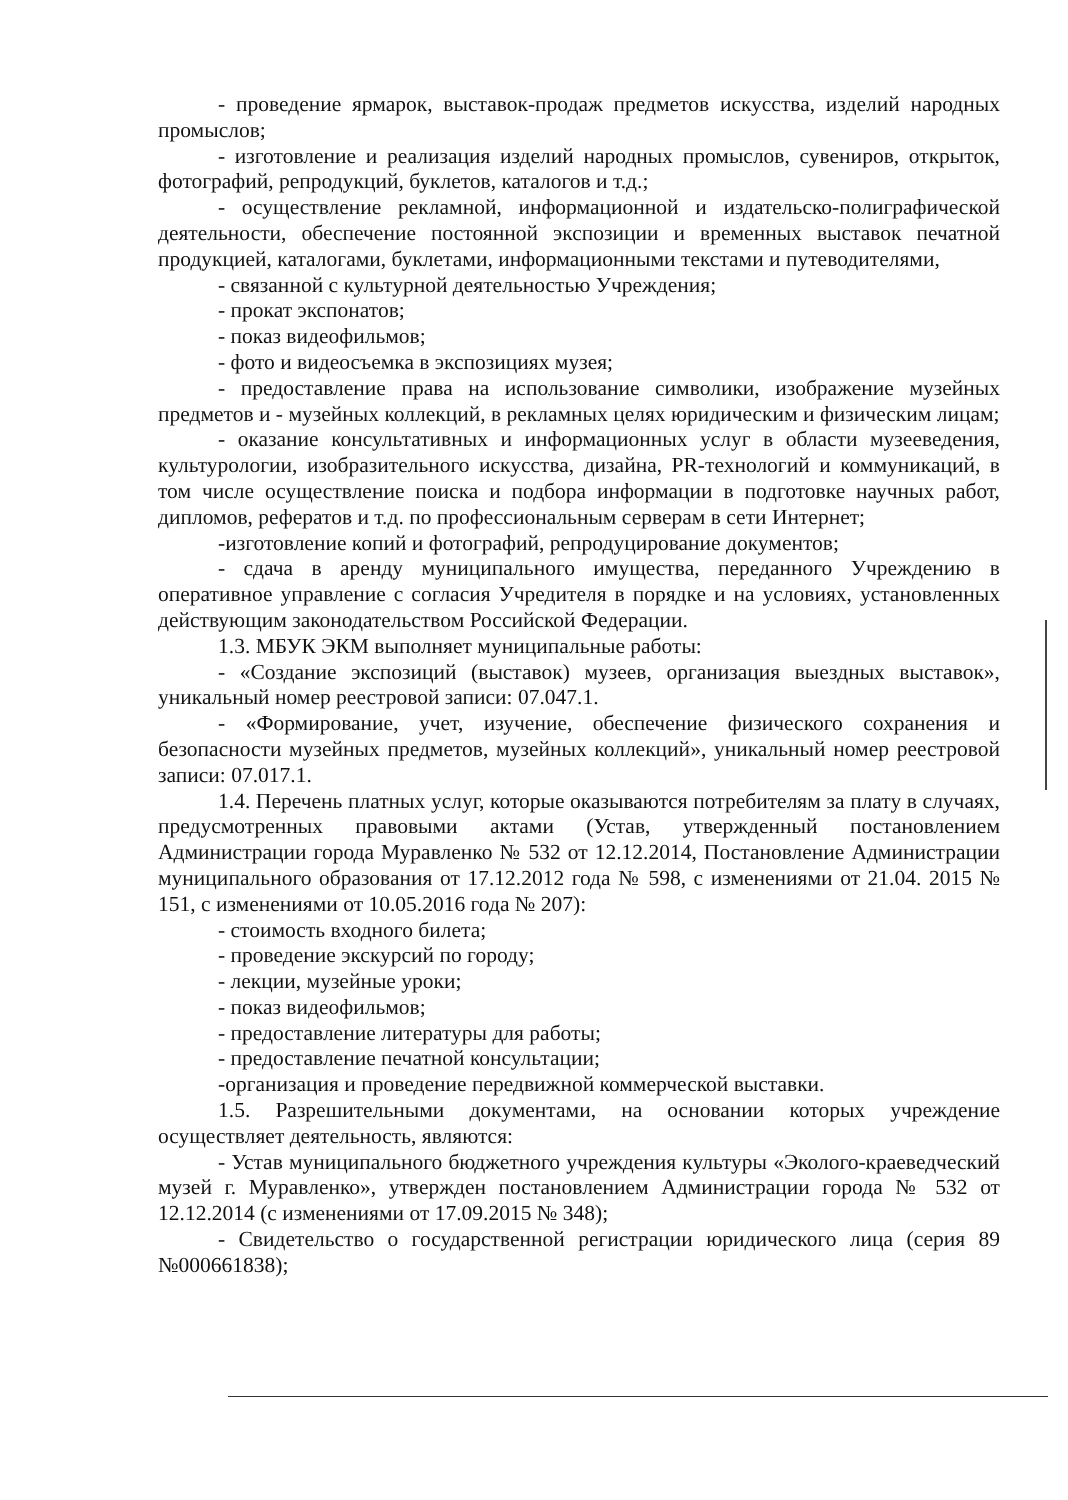- проведение ярмарок, выставок-продаж предметов искусства, изделий народных промыслов;
- изготовление и реализация изделий народных промыслов, сувениров, открыток, фотографий, репродукций, буклетов, каталогов и т.д.;
- осуществление рекламной, информационной и издательско-полиграфической деятельности, обеспечение постоянной экспозиции и временных выставок печатной продукцией, каталогами, буклетами, информационными текстами и путеводителями,
- связанной с культурной деятельностью Учреждения;
- прокат экспонатов;
- показ видеофильмов;
- фото и видеосъемка в экспозициях музея;
- предоставление права на использование символики, изображение музейных предметов и - музейных коллекций, в рекламных целях юридическим и физическим лицам;
- оказание консультативных и информационных услуг в области музееведения, культурологии, изобразительного искусства, дизайна, PR-технологий и коммуникаций, в том числе осуществление поиска и подбора информации в подготовке научных работ, дипломов, рефератов и т.д. по профессиональным серверам в сети Интернет;
-изготовление копий и фотографий, репродуцирование документов;
- сдача в аренду муниципального имущества, переданного Учреждению в оперативное управление с согласия Учредителя в порядке и на условиях, установленных действующим законодательством Российской Федерации.
1.3. МБУК ЭКМ выполняет муниципальные работы:
- «Создание экспозиций (выставок) музеев, организация выездных выставок», уникальный номер реестровой записи: 07.047.1.
- «Формирование, учет, изучение, обеспечение физического сохранения и безопасности музейных предметов, музейных коллекций», уникальный номер реестровой записи: 07.017.1.
1.4. Перечень платных услуг, которые оказываются потребителям за плату в случаях, предусмотренных правовыми актами (Устав, утвержденный постановлением Администрации города Муравленко № 532 от 12.12.2014, Постановление Администрации муниципального образования от 17.12.2012 года № 598, с изменениями от 21.04. 2015 № 151, с изменениями от 10.05.2016 года № 207):
- стоимость входного билета;
- проведение экскурсий по городу;
- лекции, музейные уроки;
- показ видеофильмов;
- предоставление литературы для работы;
- предоставление печатной консультации;
-организация и проведение передвижной коммерческой выставки.
1.5. Разрешительными документами, на основании которых учреждение осуществляет деятельность, являются:
- Устав муниципального бюджетного учреждения культуры «Эколого-краеведческий музей г. Муравленко», утвержден постановлением Администрации города № 532 от 12.12.2014 (с изменениями от 17.09.2015 № 348);
- Свидетельство о государственной регистрации юридического лица (серия 89 №000661838);